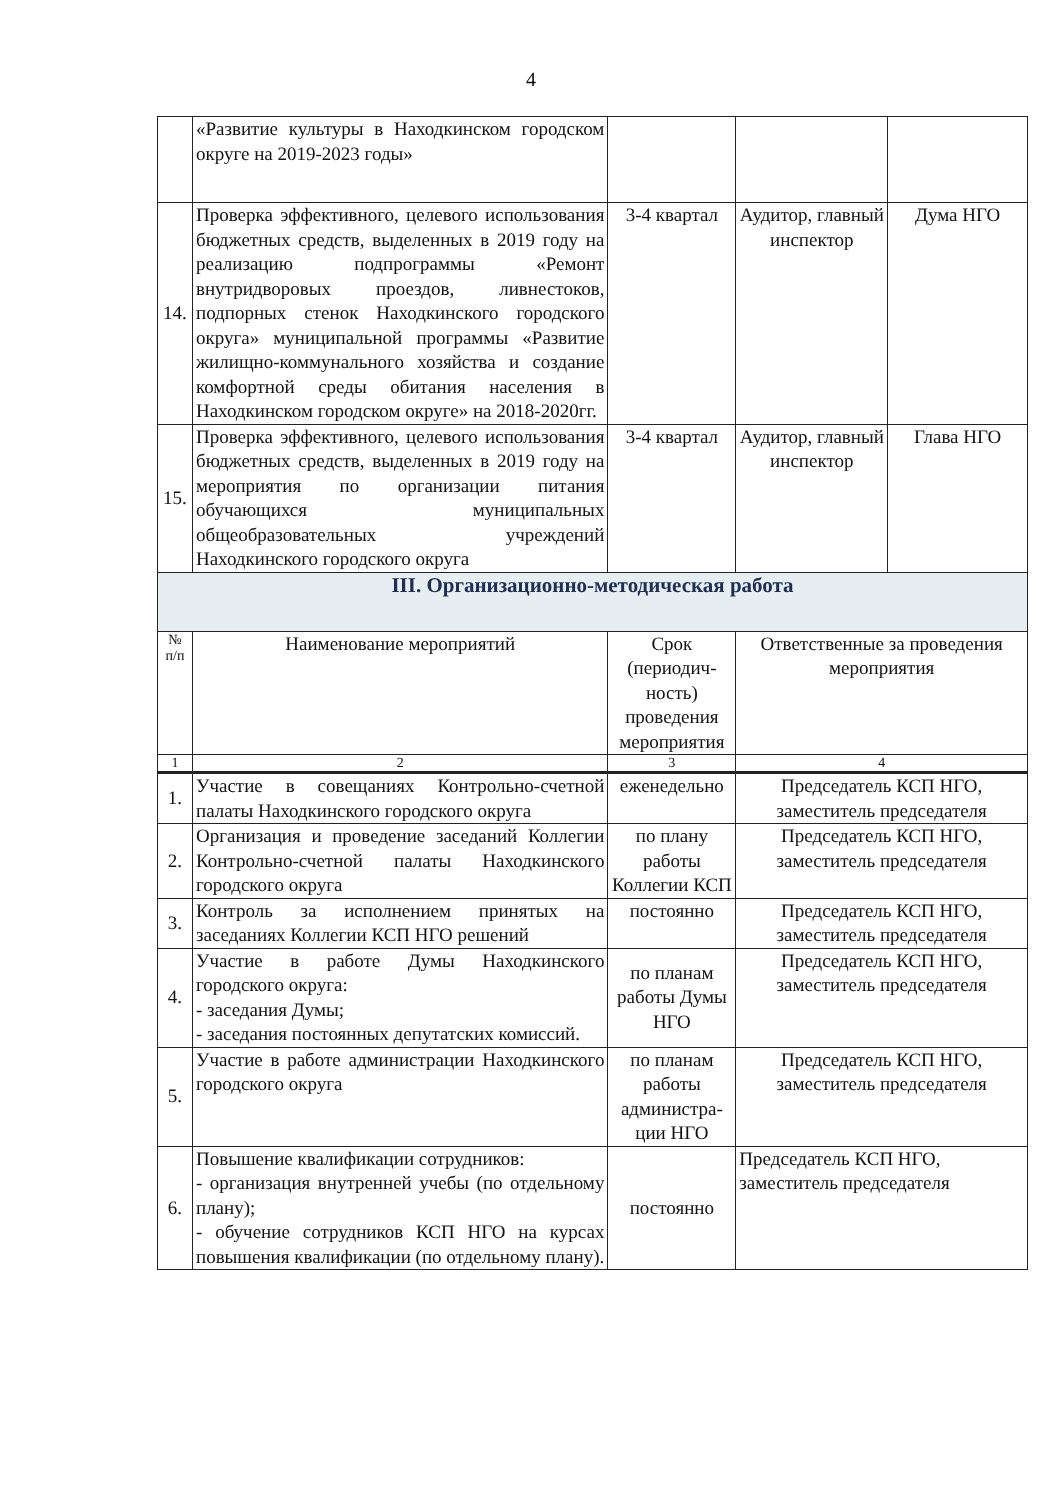4
| | «Развитие культуры в Находкинском городском округе на 2019-2023 годы» | | | |
| 14. | Проверка эффективного, целевого использования бюджетных средств, выделенных в 2019 году на реализацию подпрограммы «Ремонт внутридворовых проездов, ливнестоков, подпорных стенок Находкинского городского округа» муниципальной программы «Развитие жилищно-коммунального хозяйства и создание комфортной среды обитания населения в Находкинском городском округе» на 2018-2020гг. | 3-4 квартал | Аудитор, главный инспектор | Дума НГО |
| 15. | Проверка эффективного, целевого использования бюджетных средств, выделенных в 2019 году на мероприятия по организации питания обучающихся муниципальных общеобразовательных учреждений Находкинского городского округа | 3-4 квартал | Аудитор, главный инспектор | Глава НГО |
| III. Организационно-методическая работа | | | | |
| № п/п | Наименование мероприятий | Срок (периодич-ность) проведения мероприятия | Ответственные за проведения мероприятия | |
| 1 | 2 | 3 | 4 | |
| 1. | Участие в совещаниях Контрольно-счетной палаты Находкинского городского округа | еженедельно | Председатель КСП НГО, заместитель председателя | |
| 2. | Организация и проведение заседаний Коллегии Контрольно-счетной палаты Находкинского городского округа | по плану работы Коллегии КСП | Председатель КСП НГО, заместитель председателя | |
| 3. | Контроль за исполнением принятых на заседаниях Коллегии КСП НГО решений | постоянно | Председатель КСП НГО, заместитель председателя | |
| 4. | Участие в работе Думы Находкинского городского округа: - заседания Думы; - заседания постоянных депутатских комиссий. | по планам работы Думы НГО | Председатель КСП НГО, заместитель председателя | |
| 5. | Участие в работе администрации Находкинского городского округа | по планам работы администра-ции НГО | Председатель КСП НГО, заместитель председателя | |
| 6. | Повышение квалификации сотрудников: - организация внутренней учебы (по отдельному плану); - обучение сотрудников КСП НГО на курсах повышения квалификации (по отдельному плану). | постоянно | Председатель КСП НГО, заместитель председателя | |